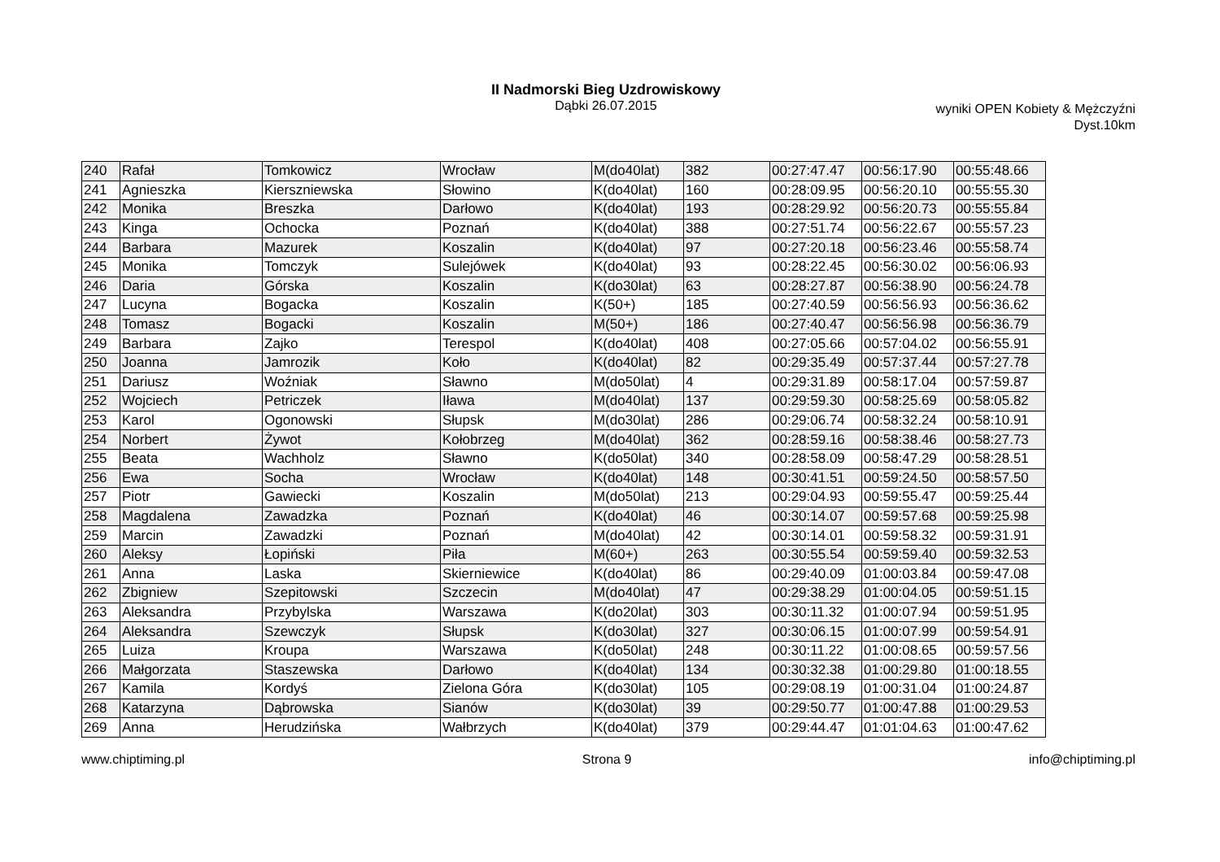II Nadmorski Bieg Uzdrowiskowy
Dąbki 26.07.2015
wyniki OPEN Kobiety & Mężczyźni
Dyst.10km
| 240 | Rafał | Tomkowicz | Wrocław | M(do40lat) | 382 | 00:27:47.47 | 00:56:17.90 | 00:55:48.66 |
| 241 | Agnieszka | Kierszniewska | Słowino | K(do40lat) | 160 | 00:28:09.95 | 00:56:20.10 | 00:55:55.30 |
| 242 | Monika | Breszka | Darłowo | K(do40lat) | 193 | 00:28:29.92 | 00:56:20.73 | 00:55:55.84 |
| 243 | Kinga | Ochocka | Poznań | K(do40lat) | 388 | 00:27:51.74 | 00:56:22.67 | 00:55:57.23 |
| 244 | Barbara | Mazurek | Koszalin | K(do40lat) | 97 | 00:27:20.18 | 00:56:23.46 | 00:55:58.74 |
| 245 | Monika | Tomczyk | Sulejówek | K(do40lat) | 93 | 00:28:22.45 | 00:56:30.02 | 00:56:06.93 |
| 246 | Daria | Górska | Koszalin | K(do30lat) | 63 | 00:28:27.87 | 00:56:38.90 | 00:56:24.78 |
| 247 | Lucyna | Bogacka | Koszalin | K(50+) | 185 | 00:27:40.59 | 00:56:56.93 | 00:56:36.62 |
| 248 | Tomasz | Bogacki | Koszalin | M(50+) | 186 | 00:27:40.47 | 00:56:56.98 | 00:56:36.79 |
| 249 | Barbara | Zajko | Terespol | K(do40lat) | 408 | 00:27:05.66 | 00:57:04.02 | 00:56:55.91 |
| 250 | Joanna | Jamrozik | Koło | K(do40lat) | 82 | 00:29:35.49 | 00:57:37.44 | 00:57:27.78 |
| 251 | Dariusz | Woźniak | Sławno | M(do50lat) | 4 | 00:29:31.89 | 00:58:17.04 | 00:57:59.87 |
| 252 | Wojciech | Petriczek | Iława | M(do40lat) | 137 | 00:29:59.30 | 00:58:25.69 | 00:58:05.82 |
| 253 | Karol | Ogonowski | Słupsk | M(do30lat) | 286 | 00:29:06.74 | 00:58:32.24 | 00:58:10.91 |
| 254 | Norbert | Żywot | Kołobrzeg | M(do40lat) | 362 | 00:28:59.16 | 00:58:38.46 | 00:58:27.73 |
| 255 | Beata | Wachholz | Sławno | K(do50lat) | 340 | 00:28:58.09 | 00:58:47.29 | 00:58:28.51 |
| 256 | Ewa | Socha | Wrocław | K(do40lat) | 148 | 00:30:41.51 | 00:59:24.50 | 00:58:57.50 |
| 257 | Piotr | Gawiecki | Koszalin | M(do50lat) | 213 | 00:29:04.93 | 00:59:55.47 | 00:59:25.44 |
| 258 | Magdalena | Zawadzka | Poznań | K(do40lat) | 46 | 00:30:14.07 | 00:59:57.68 | 00:59:25.98 |
| 259 | Marcin | Zawadzki | Poznań | M(do40lat) | 42 | 00:30:14.01 | 00:59:58.32 | 00:59:31.91 |
| 260 | Aleksy | Łopiński | Piła | M(60+) | 263 | 00:30:55.54 | 00:59:59.40 | 00:59:32.53 |
| 261 | Anna | Laska | Skierniewice | K(do40lat) | 86 | 00:29:40.09 | 01:00:03.84 | 00:59:47.08 |
| 262 | Zbigniew | Szepitowski | Szczecin | M(do40lat) | 47 | 00:29:38.29 | 01:00:04.05 | 00:59:51.15 |
| 263 | Aleksandra | Przybylska | Warszawa | K(do20lat) | 303 | 00:30:11.32 | 01:00:07.94 | 00:59:51.95 |
| 264 | Aleksandra | Szewczyk | Słupsk | K(do30lat) | 327 | 00:30:06.15 | 01:00:07.99 | 00:59:54.91 |
| 265 | Luiza | Kroupa | Warszawa | K(do50lat) | 248 | 00:30:11.22 | 01:00:08.65 | 00:59:57.56 |
| 266 | Małgorzata | Staszewska | Darłowo | K(do40lat) | 134 | 00:30:32.38 | 01:00:29.80 | 01:00:18.55 |
| 267 | Kamila | Kordyś | Zielona Góra | K(do30lat) | 105 | 00:29:08.19 | 01:00:31.04 | 01:00:24.87 |
| 268 | Katarzyna | Dąbrowska | Sianów | K(do30lat) | 39 | 00:29:50.77 | 01:00:47.88 | 01:00:29.53 |
| 269 | Anna | Herudzińska | Wałbrzych | K(do40lat) | 379 | 00:29:44.47 | 01:01:04.63 | 01:00:47.62 |
www.chiptiming.pl Strona 9 info@chiptiming.pl